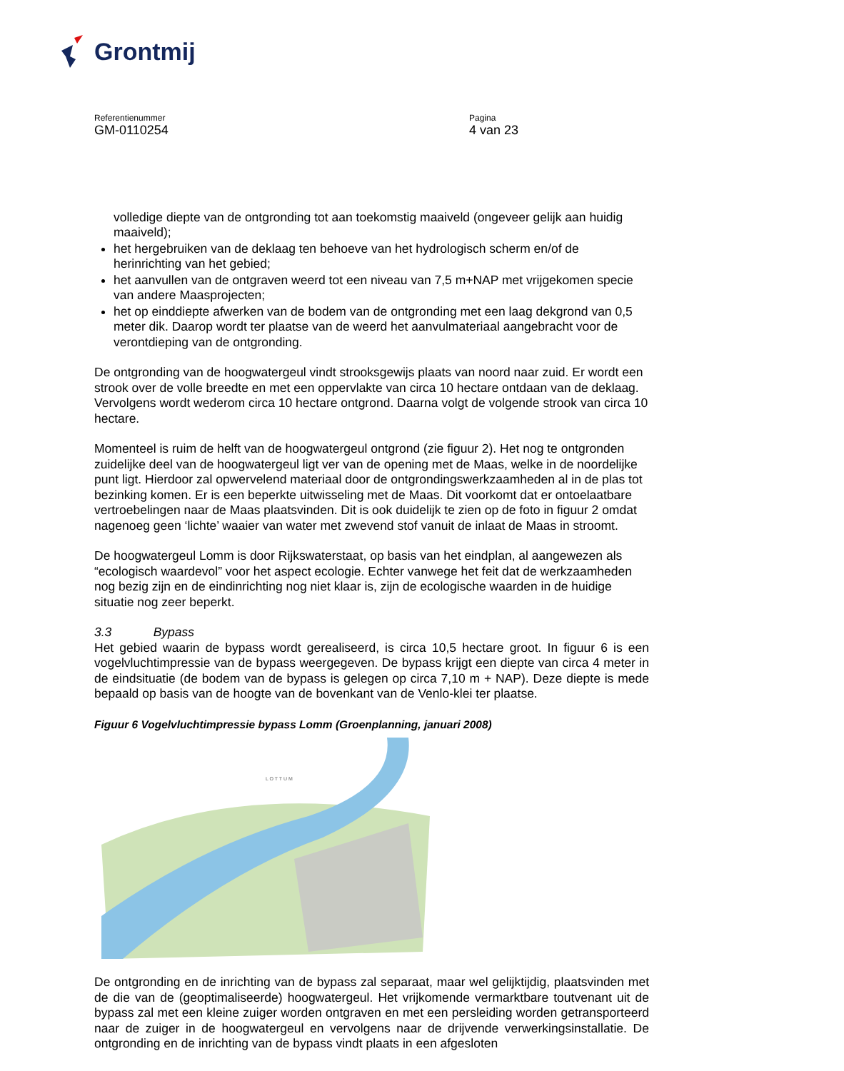Grontmij
Referentienummer
GM-0110254
Pagina
4 van 23
volledige diepte van de ontgronding tot aan toekomstig maaiveld (ongeveer gelijk aan huidig maaiveld);
het hergebruiken van de deklaag ten behoeve van het hydrologisch scherm en/of de herinrichting van het gebied;
het aanvullen van de ontgraven weerd tot een niveau van 7,5 m+NAP met vrijgekomen specie van andere Maasprojecten;
het op einddiepte afwerken van de bodem van de ontgronding met een laag dekgrond van 0,5 meter dik. Daarop wordt ter plaatse van de weerd het aanvulmateriaal aangebracht voor de verontdieping van de ontgronding.
De ontgronding van de hoogwatergeul vindt strooksgewijs plaats van noord naar zuid. Er wordt een strook over de volle breedte en met een oppervlakte van circa 10 hectare ontdaan van de deklaag. Vervolgens wordt wederom circa 10 hectare ontgrond. Daarna volgt de volgende strook van circa 10 hectare.
Momenteel is ruim de helft van de hoogwatergeul ontgrond (zie figuur 2). Het nog te ontgronden zuidelijke deel van de hoogwatergeul ligt ver van de opening met de Maas, welke in de noordelijke punt ligt. Hierdoor zal opwervelend materiaal door de ontgrondingswerkzaamheden al in de plas tot bezinking komen. Er is een beperkte uitwisseling met de Maas. Dit voorkomt dat er ontoelaatbare vertroebelingen naar de Maas plaatsvinden. Dit is ook duidelijk te zien op de foto in figuur 2 omdat nagenoeg geen ‘lichte’ waaier van water met zwevend stof vanuit de inlaat de Maas in stroomt.
De hoogwatergeul Lomm is door Rijkswaterstaat, op basis van het eindplan, al aangewezen als “ecologisch waardevol” voor het aspect ecologie. Echter vanwege het feit dat de werkzaamheden nog bezig zijn en de eindinrichting nog niet klaar is, zijn de ecologische waarden in de huidige situatie nog zeer beperkt.
3.3 Bypass
Het gebied waarin de bypass wordt gerealiseerd, is circa 10,5 hectare groot. In figuur 6 is een vogelvluchtimpressie van de bypass weergegeven. De bypass krijgt een diepte van circa 4 meter in de eindsituatie (de bodem van de bypass is gelegen op circa 7,10 m + NAP). Deze diepte is mede bepaald op basis van de hoogte van de bovenkant van de Venlo-klei ter plaatse.
Figuur 6 Vogelvluchtimpressie bypass Lomm (Groenplanning, januari 2008)
L O T T U M
De ontgronding en de inrichting van de bypass zal separaat, maar wel gelijktijdig, plaatsvinden met de die van de (geoptimaliseerde) hoogwatergeul. Het vrijkomende vermarktbare toutvenant uit de bypass zal met een kleine zuiger worden ontgraven en met een persleiding worden getransporteerd naar de zuiger in de hoogwatergeul en vervolgens naar de drijvende verwerkingsinstallatie. De ontgronding en de inrichting van de bypass vindt plaats in een afgesloten